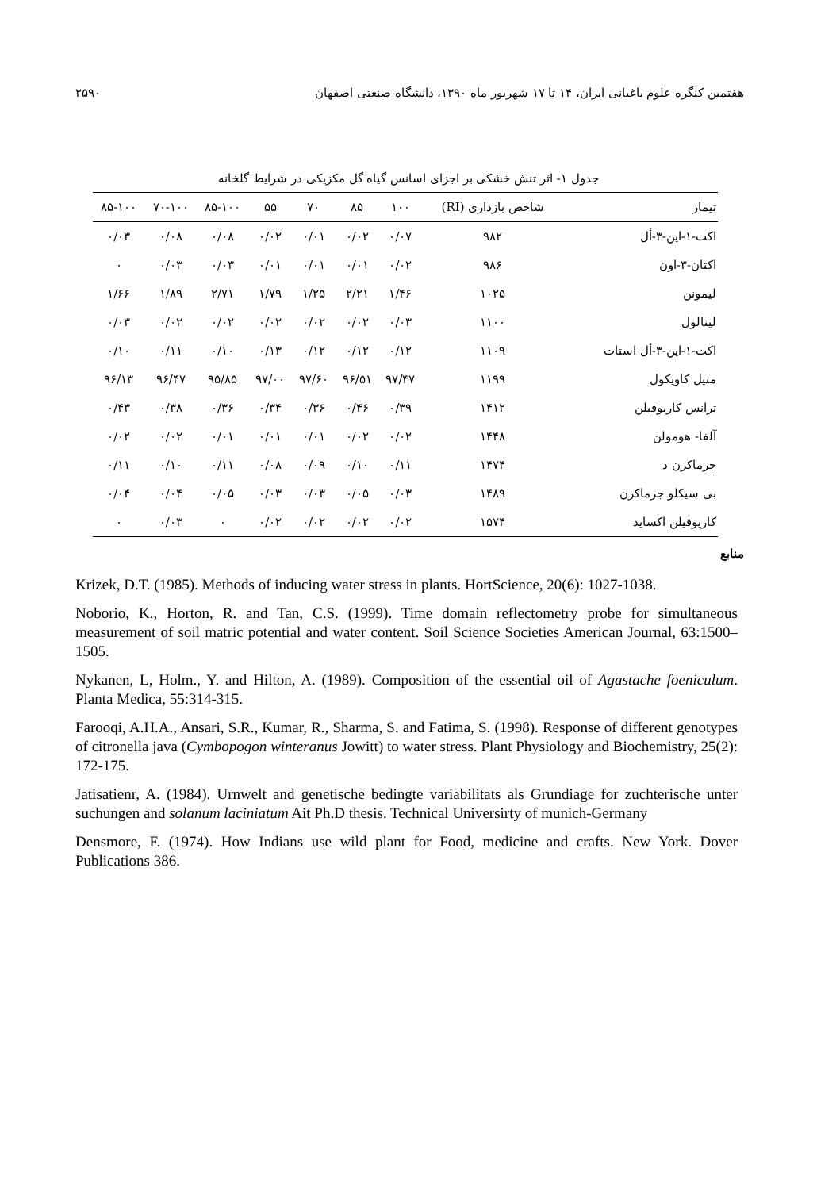هفتمین کنگره علوم باغبانی ایران، ۱۴ تا ۱۷ شهریور ماه ۱۳۹۰، دانشگاه صنعتی اصفهان ۲۵۹۰
جدول ۱- اثر تنش خشکی بر اجزای اسانس گیاه گل مکزیکی در شرایط گلخانه
| تیمار | شاخص بازداری (RI) | ۱۰۰ | ۸۵ | ۷۰ | ۵۵ | ۸۵-۱۰۰ | ۷۰-۱۰۰ | ۸۵-۱۰۰ |
| --- | --- | --- | --- | --- | --- | --- | --- | --- |
| اکت-۱-این-۳-أل | ۹۸۲ | ۰/۰۷ | ۰/۰۲ | ۰/۰۱ | ۰/۰۲ | ۰/۰۸ | ۰/۰۸ | ۰/۰۳ |
| اکتان-۳-اون | ۹۸۶ | ۰/۰۲ | ۰/۰۱ | ۰/۰۱ | ۰/۰۱ | ۰/۰۳ | ۰/۰۳ | ۰ |
| لیمونن | ۱۰۲۵ | ۱/۴۶ | ۲/۲۱ | ۱/۲۵ | ۱/۷۹ | ۲/۷۱ | ۱/۸۹ | ۱/۶۶ |
| لینالول | ۱۱۰۰ | ۰/۰۳ | ۰/۰۲ | ۰/۰۲ | ۰/۰۲ | ۰/۰۲ | ۰/۰۲ | ۰/۰۳ |
| اکت-۱-این-۳-أل استات | ۱۱۰۹ | ۰/۱۲ | ۰/۱۲ | ۰/۱۲ | ۰/۱۳ | ۰/۱۰ | ۰/۱۱ | ۰/۱۰ |
| متیل کاویکول | ۱۱۹۹ | ۹۷/۴۷ | ۹۶/۵۱ | ۹۷/۶۰ | ۹۷/۰۰ | ۹۵/۸۵ | ۹۶/۴۷ | ۹۶/۱۳ |
| ترانس کاریوفیلن | ۱۴۱۲ | ۰/۳۹ | ۰/۴۶ | ۰/۳۶ | ۰/۳۴ | ۰/۳۶ | ۰/۳۸ | ۰/۴۳ |
| آلفا- هومولن | ۱۴۴۸ | ۰/۰۲ | ۰/۰۲ | ۰/۰۱ | ۰/۰۱ | ۰/۰۱ | ۰/۰۲ | ۰/۰۲ |
| جرماکرن د | ۱۴۷۴ | ۰/۱۱ | ۰/۱۰ | ۰/۰۹ | ۰/۰۸ | ۰/۱۱ | ۰/۱۰ | ۰/۱۱ |
| بی سیکلو جرماکرن | ۱۴۸۹ | ۰/۰۳ | ۰/۰۵ | ۰/۰۳ | ۰/۰۳ | ۰/۰۵ | ۰/۰۴ | ۰/۰۴ |
| کاریوفیلن اکساید | ۱۵۷۴ | ۰/۰۲ | ۰/۰۲ | ۰/۰۲ | ۰/۰۲ | ۰ | ۰/۰۳ | ۰ |
منابع
Krizek, D.T. (1985). Methods of inducing water stress in plants. HortScience, 20(6): 1027-1038.
Noborio, K., Horton, R. and Tan, C.S. (1999). Time domain reflectometry probe for simultaneous measurement of soil matric potential and water content. Soil Science Societies American Journal, 63:1500–1505.
Nykanen, L, Holm., Y. and Hilton, A. (1989). Composition of the essential oil of Agastache foeniculum. Planta Medica, 55:314-315.
Farooqi, A.H.A., Ansari, S.R., Kumar, R., Sharma, S. and Fatima, S. (1998). Response of different genotypes of citronella java (Cymbopogon winteranus Jowitt) to water stress. Plant Physiology and Biochemistry, 25(2): 172-175.
Jatisatienr, A. (1984). Urnwelt and genetische bedingte variabilitats als Grundiage for zuchterische unter suchungen and solanum laciniatum Ait Ph.D thesis. Technical Universirty of munich-Germany
Densmore, F. (1974). How Indians use wild plant for Food, medicine and crafts. New York. Dover Publications 386.